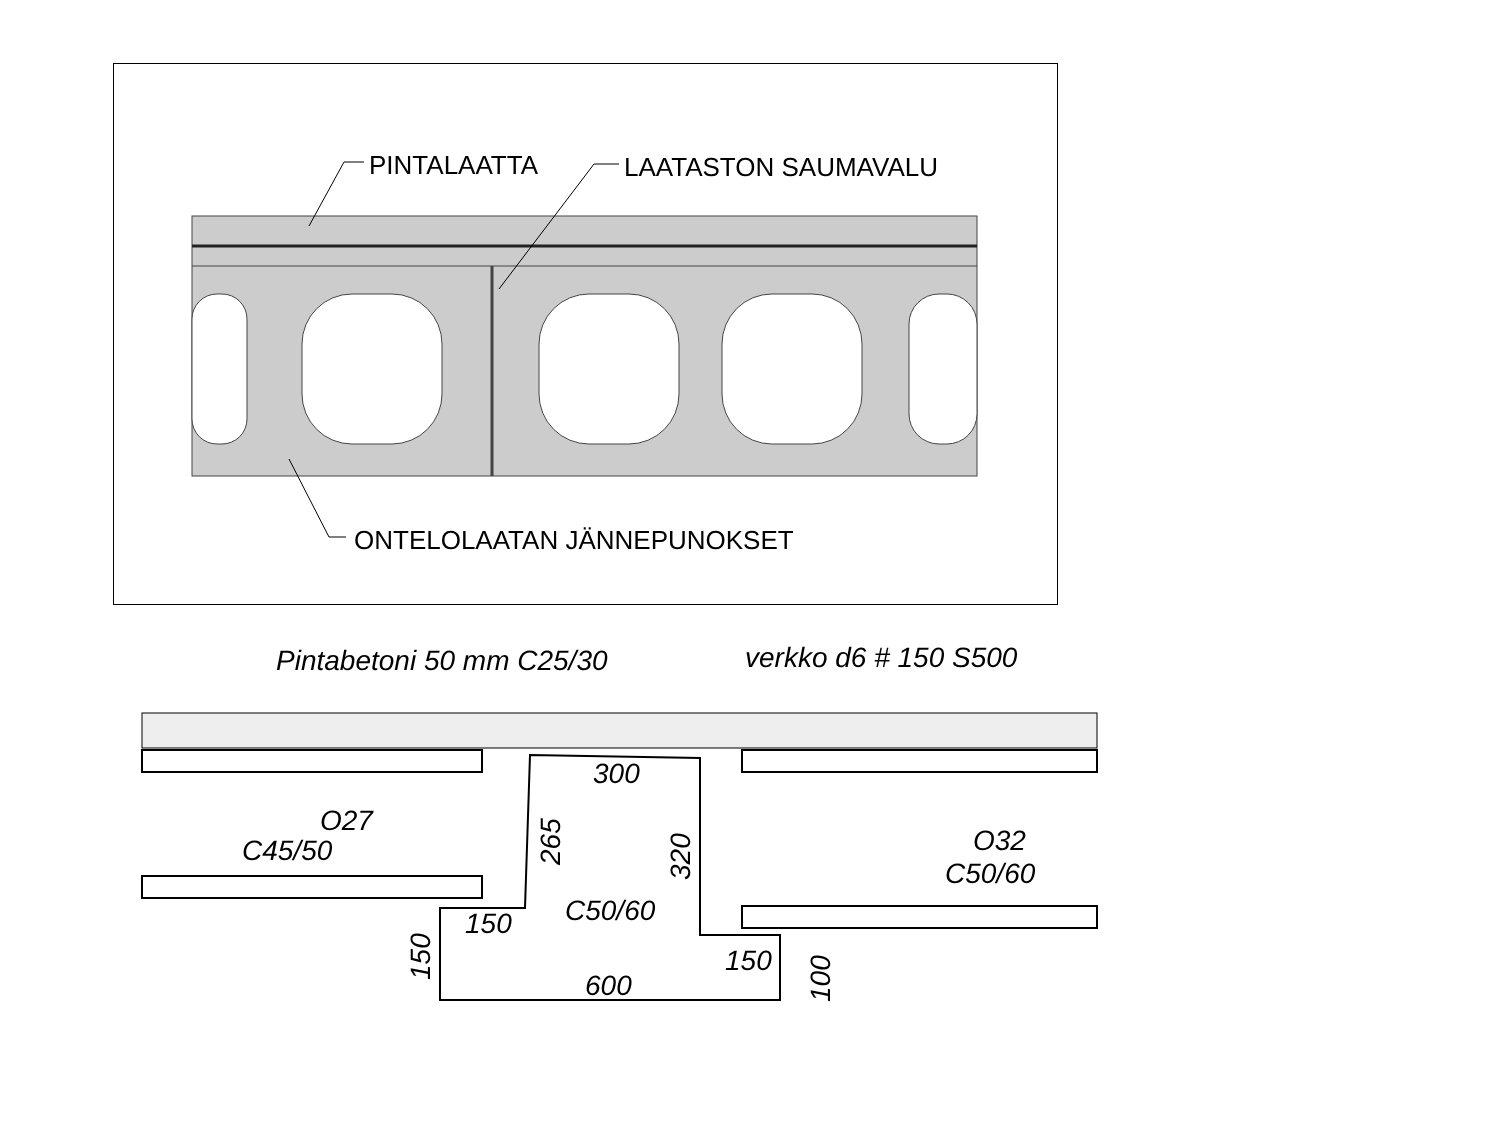PINTALAATTA
LAATASTON SAUMAVALU
ONTELOLAATAN JÄNNEPUNOKSET
Pintabetoni 50 mm C25/30
verkko d6 # 150 S500
O27
C45/50
O32
C50/60
300
C50/60
150
150
600
265
320
150
100